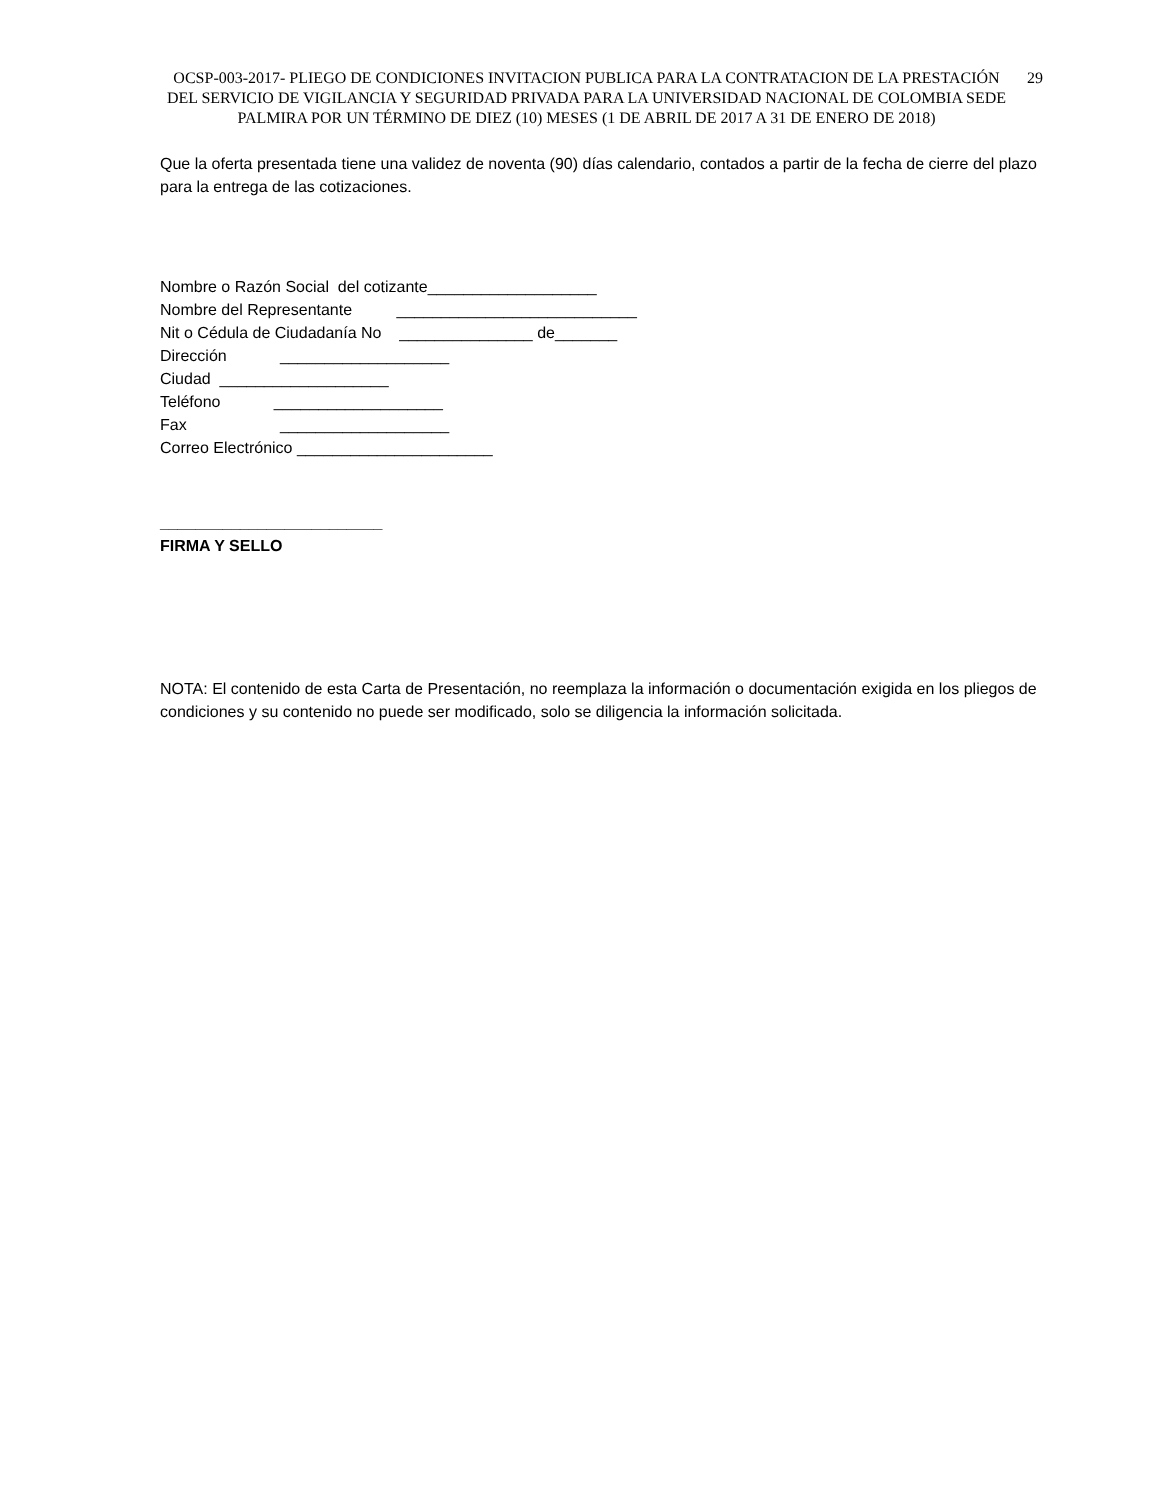OCSP-003-2017- PLIEGO DE CONDICIONES INVITACION PUBLICA PARA LA CONTRATACION DE LA PRESTACIÓN DEL SERVICIO DE VIGILANCIA Y SEGURIDAD PRIVADA PARA LA UNIVERSIDAD NACIONAL DE COLOMBIA SEDE PALMIRA POR UN TÉRMINO DE DIEZ (10) MESES (1 DE ABRIL DE 2017 A 31 DE ENERO DE 2018)
29
Que la oferta presentada tiene una validez de noventa (90) días calendario, contados a partir de la fecha de cierre del plazo para la entrega de las cotizaciones.
Nombre o Razón Social del cotizante___________________
Nombre del Representante ___________________________
Nit o Cédula de Ciudadanía No _______________ de_______
Dirección ___________________
Ciudad ___________________
Teléfono ___________________
Fax ___________________
Correo Electrónico ______________________
_________________________
FIRMA Y SELLO
NOTA: El contenido de esta Carta de Presentación, no reemplaza la información o documentación exigida en los pliegos de condiciones y su contenido no puede ser modificado, solo se diligencia la información solicitada.